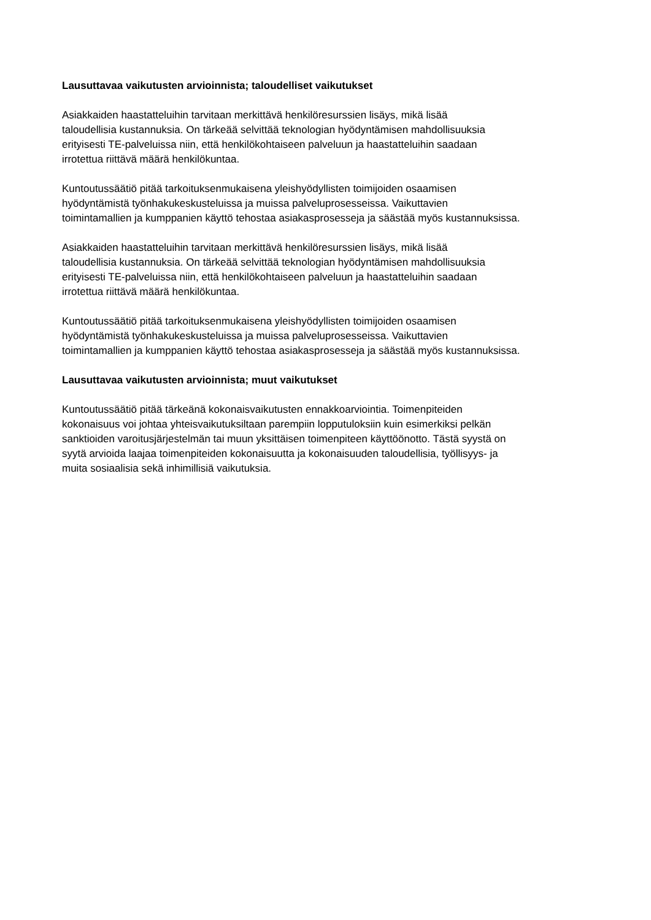Lausuttavaa vaikutusten arvioinnista; taloudelliset vaikutukset
Asiakkaiden haastatteluihin tarvitaan merkittävä henkilöresurssien lisäys, mikä lisää
taloudellisia kustannuksia. On tärkeää selvittää teknologian hyödyntämisen mahdollisuuksia
erityisesti TE-palveluissa niin, että henkilökohtaiseen palveluun ja haastatteluihin saadaan
irrotettua riittävä määrä henkilökuntaa.
Kuntoutussäätiö pitää tarkoituksenmukaisena yleishyödyllisten toimijoiden osaamisen
hyödyntämistä työnhakukeskusteluissa ja muissa palveluprosesseissa. Vaikuttavien
toimintamallien ja kumppanien käyttö tehostaa asiakasprosesseja ja säästää myös kustannuksissa.
Asiakkaiden haastatteluihin tarvitaan merkittävä henkilöresurssien lisäys, mikä lisää
taloudellisia kustannuksia. On tärkeää selvittää teknologian hyödyntämisen mahdollisuuksia
erityisesti TE-palveluissa niin, että henkilökohtaiseen palveluun ja haastatteluihin saadaan
irrotettua riittävä määrä henkilökuntaa.
Kuntoutussäätiö pitää tarkoituksenmukaisena yleishyödyllisten toimijoiden osaamisen
hyödyntämistä työnhakukeskusteluissa ja muissa palveluprosesseissa. Vaikuttavien
toimintamallien ja kumppanien käyttö tehostaa asiakasprosesseja ja säästää myös kustannuksissa.
Lausuttavaa vaikutusten arvioinnista; muut vaikutukset
Kuntoutussäätiö pitää tärkeänä kokonaisvaikutusten ennakkoarviointia. Toimenpiteiden
kokonaisuus voi johtaa yhteisvaikutuksiltaan parempiin lopputuloksiin kuin esimerkiksi pelkän
sanktioiden varoitusjärjestelmän tai muun yksittäisen toimenpiteen käyttöönotto. Tästä syystä on
syytä arvioida laajaa toimenpiteiden kokonaisuutta ja kokonaisuuden taloudellisia, työllisyys- ja
muita sosiaalisia sekä inhimillisiä vaikutuksia.